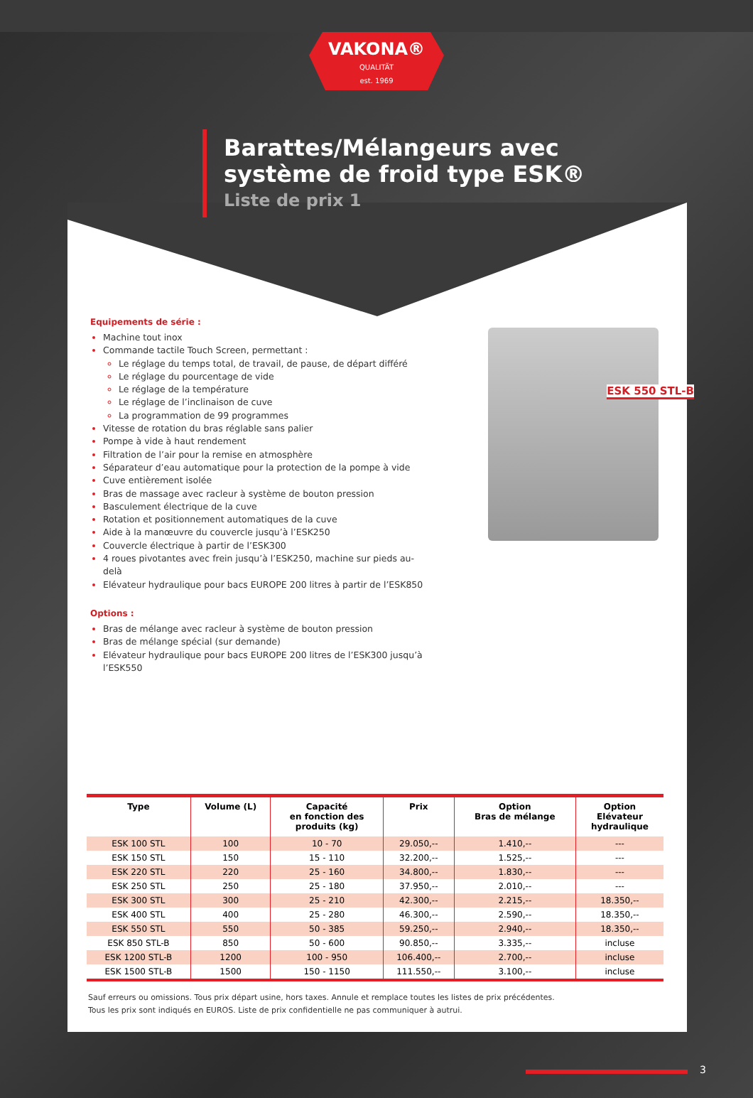VAKONA®
QUALITÄT
est. 1969
Barattes/Mélangeurs avec
système de froid type ESK®
Liste de prix 1
Equipements de série :
Machine tout inox
Commande tactile Touch Screen, permettant :
Le réglage du temps total, de travail, de pause, de départ différé
Le réglage du pourcentage de vide
Le réglage de la température
Le réglage de l’inclinaison de cuve
La programmation de 99 programmes
Vitesse de rotation du bras réglable sans palier
Pompe à vide à haut rendement
Filtration de l’air pour la remise en atmosphère
Séparateur d’eau automatique pour la protection de la pompe à vide
Cuve entièrement isolée
Bras de massage avec racleur à système de bouton pression
Basculement électrique de la cuve
Rotation et positionnement automatiques de la cuve
Aide à la manœuvre du couvercle jusqu’à l’ESK250
Couvercle électrique à partir de l’ESK300
4 roues pivotantes avec frein jusqu’à l’ESK250, machine sur pieds au-delà
Elévateur hydraulique pour bacs EUROPE 200 litres à partir de l’ESK850
Options :
Bras de mélange avec racleur à système de bouton pression
Bras de mélange spécial (sur demande)
Elévateur hydraulique pour bacs EUROPE 200 litres de l’ESK300 jusqu’à l’ESK550
ESK 550 STL-B
| Type | Volume (L) | Capacité en fonction des produits (kg) | Prix | Option Bras de mélange | Option Elévateur hydraulique |
| --- | --- | --- | --- | --- | --- |
| ESK 100 STL | 100 | 10 - 70 | 29.050,-- | 1.410,-- | --- |
| ESK 150 STL | 150 | 15 - 110 | 32.200,-- | 1.525,-- | --- |
| ESK 220 STL | 220 | 25 - 160 | 34.800,-- | 1.830,-- | --- |
| ESK 250 STL | 250 | 25 - 180 | 37.950,-- | 2.010,-- | --- |
| ESK 300 STL | 300 | 25 - 210 | 42.300,-- | 2.215,-- | 18.350,-- |
| ESK 400 STL | 400 | 25 - 280 | 46.300,-- | 2.590,-- | 18.350,-- |
| ESK 550 STL | 550 | 50 - 385 | 59.250,-- | 2.940,-- | 18.350,-- |
| ESK 850 STL-B | 850 | 50 - 600 | 90.850,-- | 3.335,-- | incluse |
| ESK 1200 STL-B | 1200 | 100 - 950 | 106.400,-- | 2.700,-- | incluse |
| ESK 1500 STL-B | 1500 | 150 - 1150 | 111.550,-- | 3.100,-- | incluse |
Sauf erreurs ou omissions. Tous prix départ usine, hors taxes. Annule et remplace toutes les listes de prix précédentes.
Tous les prix sont indiqués en EUROS. Liste de prix confidentielle ne pas communiquer à autrui.
3